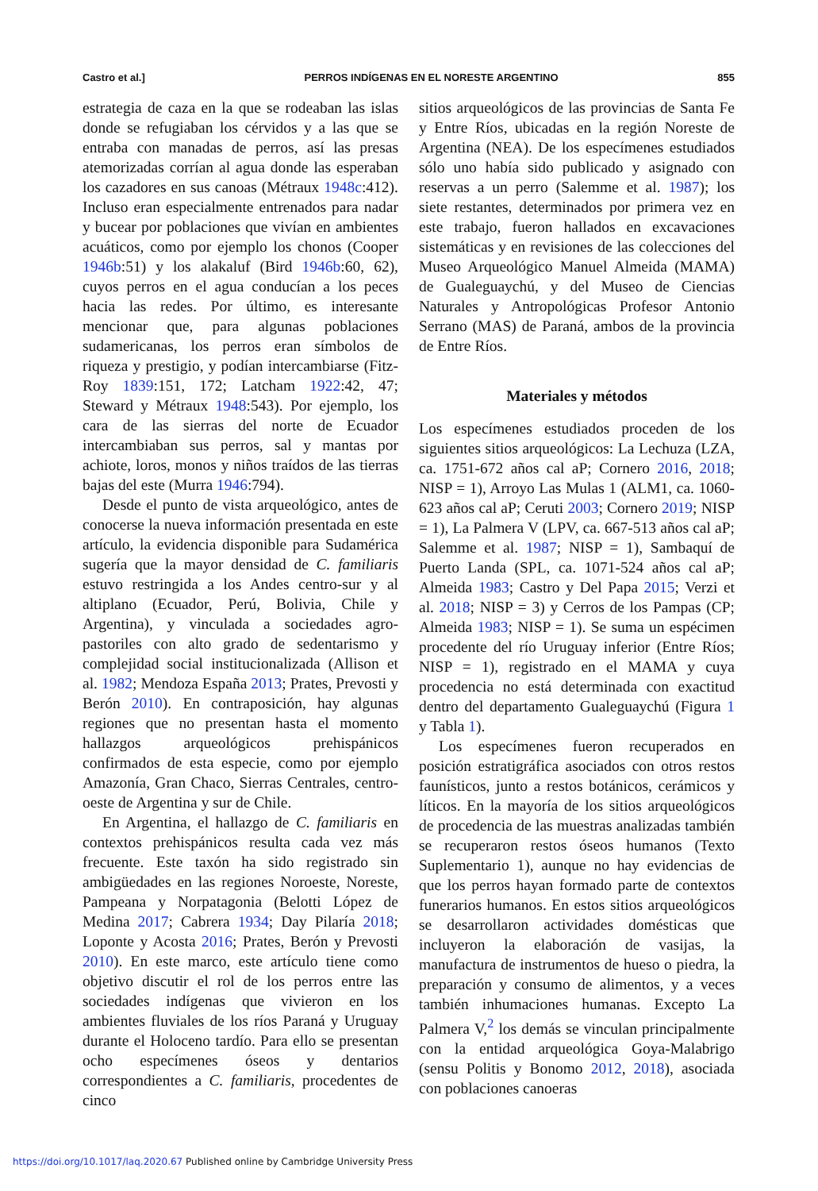Castro et al.] PERROS INDÍGENAS EN EL NORESTE ARGENTINO 855
estrategia de caza en la que se rodeaban las islas donde se refugiaban los cérvidos y a las que se entraba con manadas de perros, así las presas atemorizadas corrían al agua donde las esperaban los cazadores en sus canoas (Métraux 1948c:412). Incluso eran especialmente entrenados para nadar y bucear por poblaciones que vivían en ambientes acuáticos, como por ejemplo los chonos (Cooper 1946b:51) y los alakaluf (Bird 1946b:60, 62), cuyos perros en el agua conducían a los peces hacia las redes. Por último, es interesante mencionar que, para algunas poblaciones sudamericanas, los perros eran símbolos de riqueza y prestigio, y podían intercambiarse (Fitz-Roy 1839:151, 172; Latcham 1922:42, 47; Steward y Métraux 1948:543). Por ejemplo, los cara de las sierras del norte de Ecuador intercambiaban sus perros, sal y mantas por achiote, loros, monos y niños traídos de las tierras bajas del este (Murra 1946:794).
Desde el punto de vista arqueológico, antes de conocerse la nueva información presentada en este artículo, la evidencia disponible para Sudamérica sugería que la mayor densidad de C. familiaris estuvo restringida a los Andes centro-sur y al altiplano (Ecuador, Perú, Bolivia, Chile y Argentina), y vinculada a sociedades agro-pastoriles con alto grado de sedentarismo y complejidad social institucionalizada (Allison et al. 1982; Mendoza España 2013; Prates, Prevosti y Berón 2010). En contraposición, hay algunas regiones que no presentan hasta el momento hallazgos arqueológicos prehispánicos confirmados de esta especie, como por ejemplo Amazonía, Gran Chaco, Sierras Centrales, centro-oeste de Argentina y sur de Chile.
En Argentina, el hallazgo de C. familiaris en contextos prehispánicos resulta cada vez más frecuente. Este taxón ha sido registrado sin ambigüedades en las regiones Noroeste, Noreste, Pampeana y Norpatagonia (Belotti López de Medina 2017; Cabrera 1934; Day Pilaría 2018; Loponte y Acosta 2016; Prates, Berón y Prevosti 2010). En este marco, este artículo tiene como objetivo discutir el rol de los perros entre las sociedades indígenas que vivieron en los ambientes fluviales de los ríos Paraná y Uruguay durante el Holoceno tardío. Para ello se presentan ocho especímenes óseos y dentarios correspondientes a C. familiaris, procedentes de cinco
sitios arqueológicos de las provincias de Santa Fe y Entre Ríos, ubicadas en la región Noreste de Argentina (NEA). De los especímenes estudiados sólo uno había sido publicado y asignado con reservas a un perro (Salemme et al. 1987); los siete restantes, determinados por primera vez en este trabajo, fueron hallados en excavaciones sistemáticas y en revisiones de las colecciones del Museo Arqueológico Manuel Almeida (MAMA) de Gualeguaychú, y del Museo de Ciencias Naturales y Antropológicas Profesor Antonio Serrano (MAS) de Paraná, ambos de la provincia de Entre Ríos.
Materiales y métodos
Los especímenes estudiados proceden de los siguientes sitios arqueológicos: La Lechuza (LZA, ca. 1751-672 años cal aP; Cornero 2016, 2018; NISP = 1), Arroyo Las Mulas 1 (ALM1, ca. 1060-623 años cal aP; Ceruti 2003; Cornero 2019; NISP = 1), La Palmera V (LPV, ca. 667-513 años cal aP; Salemme et al. 1987; NISP = 1), Sambaquí de Puerto Landa (SPL, ca. 1071-524 años cal aP; Almeida 1983; Castro y Del Papa 2015; Verzi et al. 2018; NISP = 3) y Cerros de los Pampas (CP; Almeida 1983; NISP = 1). Se suma un espécimen procedente del río Uruguay inferior (Entre Ríos; NISP = 1), registrado en el MAMA y cuya procedencia no está determinada con exactitud dentro del departamento Gualeguaychú (Figura 1 y Tabla 1).
Los especímenes fueron recuperados en posición estratigráfica asociados con otros restos faunísticos, junto a restos botánicos, cerámicos y líticos. En la mayoría de los sitios arqueológicos de procedencia de las muestras analizadas también se recuperaron restos óseos humanos (Texto Suplementario 1), aunque no hay evidencias de que los perros hayan formado parte de contextos funerarios humanos. En estos sitios arqueológicos se desarrollaron actividades domésticas que incluyeron la elaboración de vasijas, la manufactura de instrumentos de hueso o piedra, la preparación y consumo de alimentos, y a veces también inhumaciones humanas. Excepto La Palmera V,<sup>2</sup> los demás se vinculan principalmente con la entidad arqueológica Goya-Malabrigo (sensu Politis y Bonomo 2012, 2018), asociada con poblaciones canoeras
https://doi.org/10.1017/laq.2020.67 Published online by Cambridge University Press